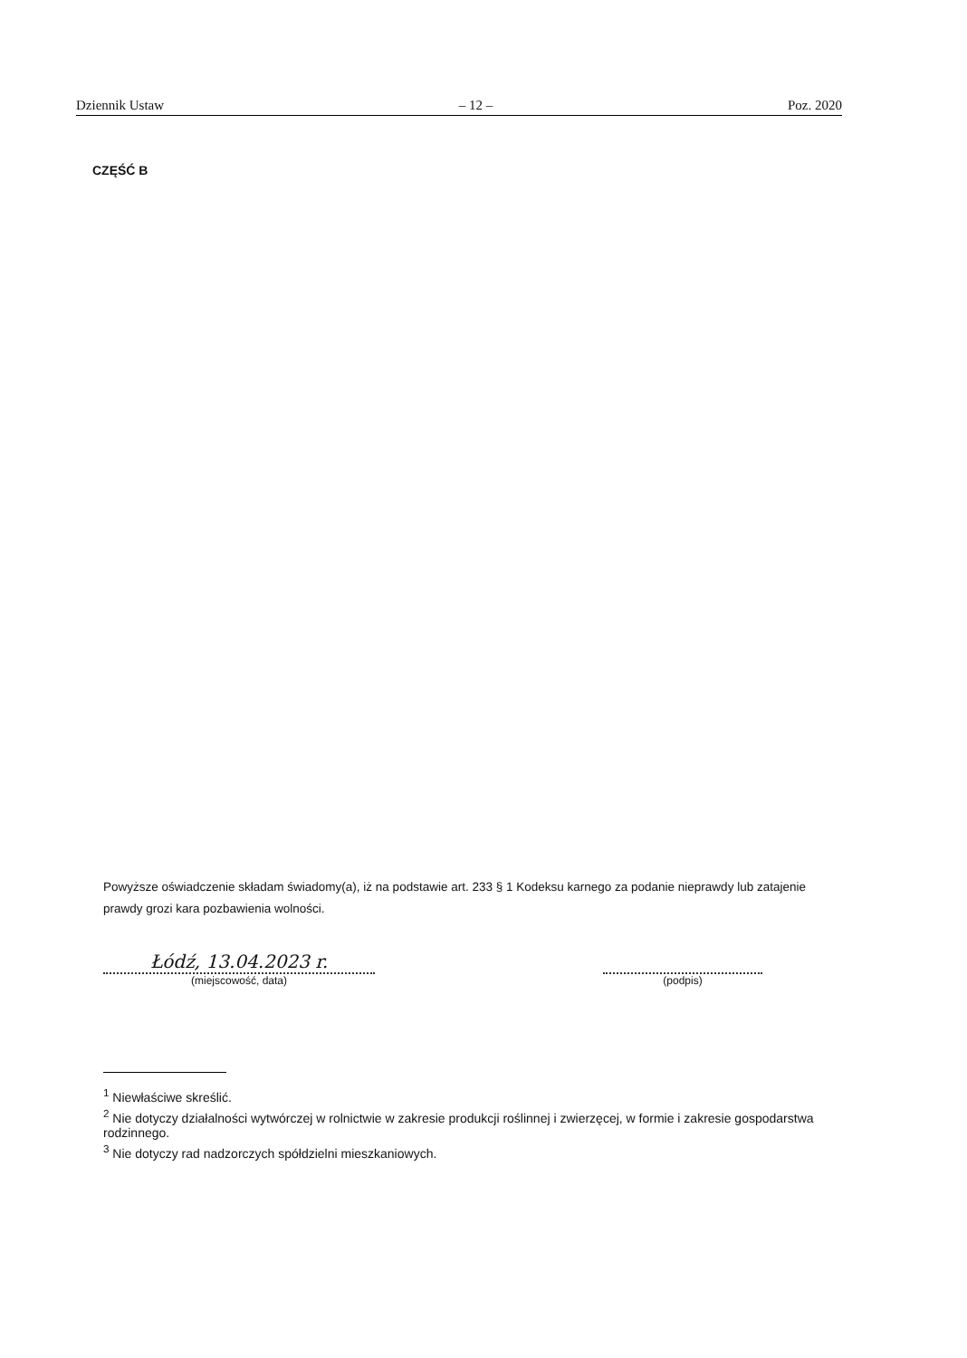Dziennik Ustaw – 12 – Poz. 2020
CZĘŚĆ B
Powyższe oświadczenie składam świadomy(a), iż na podstawie art. 233 § 1 Kodeksu karnego za podanie nieprawdy lub zatajenie prawdy grozi kara pozbawienia wolności.
Łódź, 13.04.2023 r.
(miejscowość, data)
(podpis)
<sup>1</sup> Niewłaściwe skreślić.
<sup>2</sup> Nie dotyczy działalności wytwórczej w rolnictwie w zakresie produkcji roślinnej i zwierzęcej, w formie i zakresie gospodarstwa rodzinnego.
<sup>3</sup> Nie dotyczy rad nadzorczych spółdzielni mieszkaniowych.